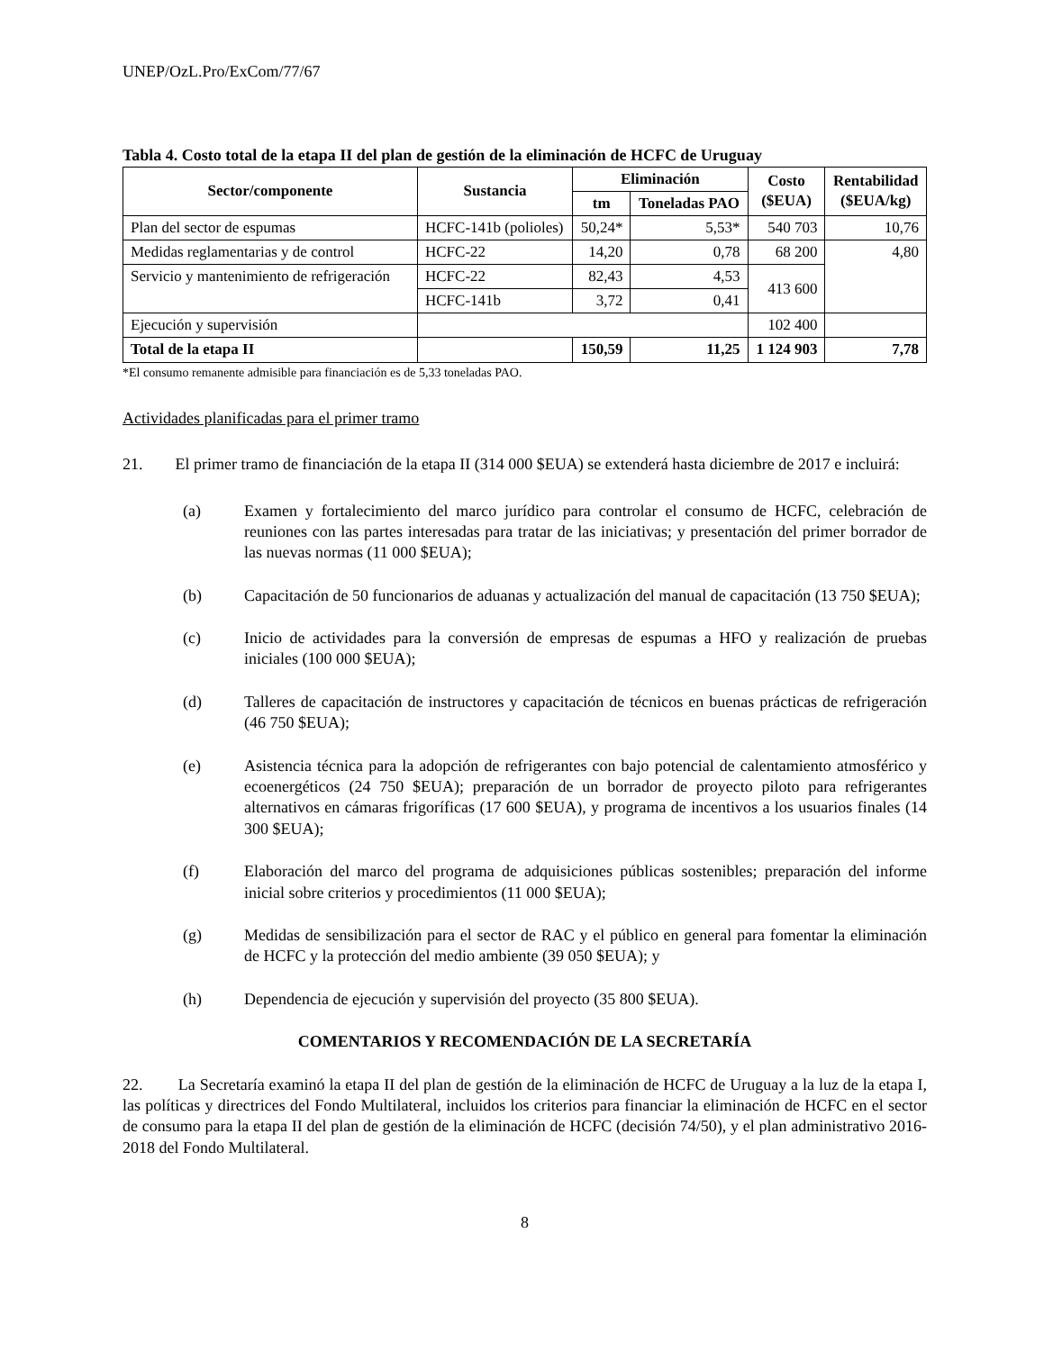UNEP/OzL.Pro/ExCom/77/67
Tabla 4. Costo total de la etapa II del plan de gestión de la eliminación de HCFC de Uruguay
| Sector/componente | Sustancia | Eliminación | | Costo ($EUA) | Rentabilidad ($EUA/kg) |
| --- | --- | --- | --- | --- | --- |
| | | tm | Toneladas PAO | | |
| Plan del sector de espumas | HCFC-141b (polioles) | 50,24* | 5,53* | 540 703 | 10,76 |
| Medidas reglamentarias y de control | HCFC-22 | 14,20 | 0,78 | 68 200 | 4,80 |
| Servicio y mantenimiento de refrigeración | HCFC-22 | 82,43 | 4,53 | 413 600 | |
| | HCFC-141b | 3,72 | 0,41 | | |
| Ejecución y supervisión | | | | 102 400 | |
| Total de la etapa II | | 150,59 | 11,25 | 1 124 903 | 7,78 |
*El consumo remanente admisible para financiación es de 5,33 toneladas PAO.
Actividades planificadas para el primer tramo
21. El primer tramo de financiación de la etapa II (314 000 $EUA) se extenderá hasta diciembre de 2017 e incluirá:
(a) Examen y fortalecimiento del marco jurídico para controlar el consumo de HCFC, celebración de reuniones con las partes interesadas para tratar de las iniciativas; y presentación del primer borrador de las nuevas normas (11 000 $EUA);
(b) Capacitación de 50 funcionarios de aduanas y actualización del manual de capacitación (13 750 $EUA);
(c) Inicio de actividades para la conversión de empresas de espumas a HFO y realización de pruebas iniciales (100 000 $EUA);
(d) Talleres de capacitación de instructores y capacitación de técnicos en buenas prácticas de refrigeración (46 750 $EUA);
(e) Asistencia técnica para la adopción de refrigerantes con bajo potencial de calentamiento atmosférico y ecoenergéticos (24 750 $EUA); preparación de un borrador de proyecto piloto para refrigerantes alternativos en cámaras frigoríficas (17 600 $EUA), y programa de incentivos a los usuarios finales (14 300 $EUA);
(f) Elaboración del marco del programa de adquisiciones públicas sostenibles; preparación del informe inicial sobre criterios y procedimientos (11 000 $EUA);
(g) Medidas de sensibilización para el sector de RAC y el público en general para fomentar la eliminación de HCFC y la protección del medio ambiente (39 050 $EUA); y
(h) Dependencia de ejecución y supervisión del proyecto (35 800 $EUA).
COMENTARIOS Y RECOMENDACIÓN DE LA SECRETARÍA
22. La Secretaría examinó la etapa II del plan de gestión de la eliminación de HCFC de Uruguay a la luz de la etapa I, las políticas y directrices del Fondo Multilateral, incluidos los criterios para financiar la eliminación de HCFC en el sector de consumo para la etapa II del plan de gestión de la eliminación de HCFC (decisión 74/50), y el plan administrativo 2016-2018 del Fondo Multilateral.
8